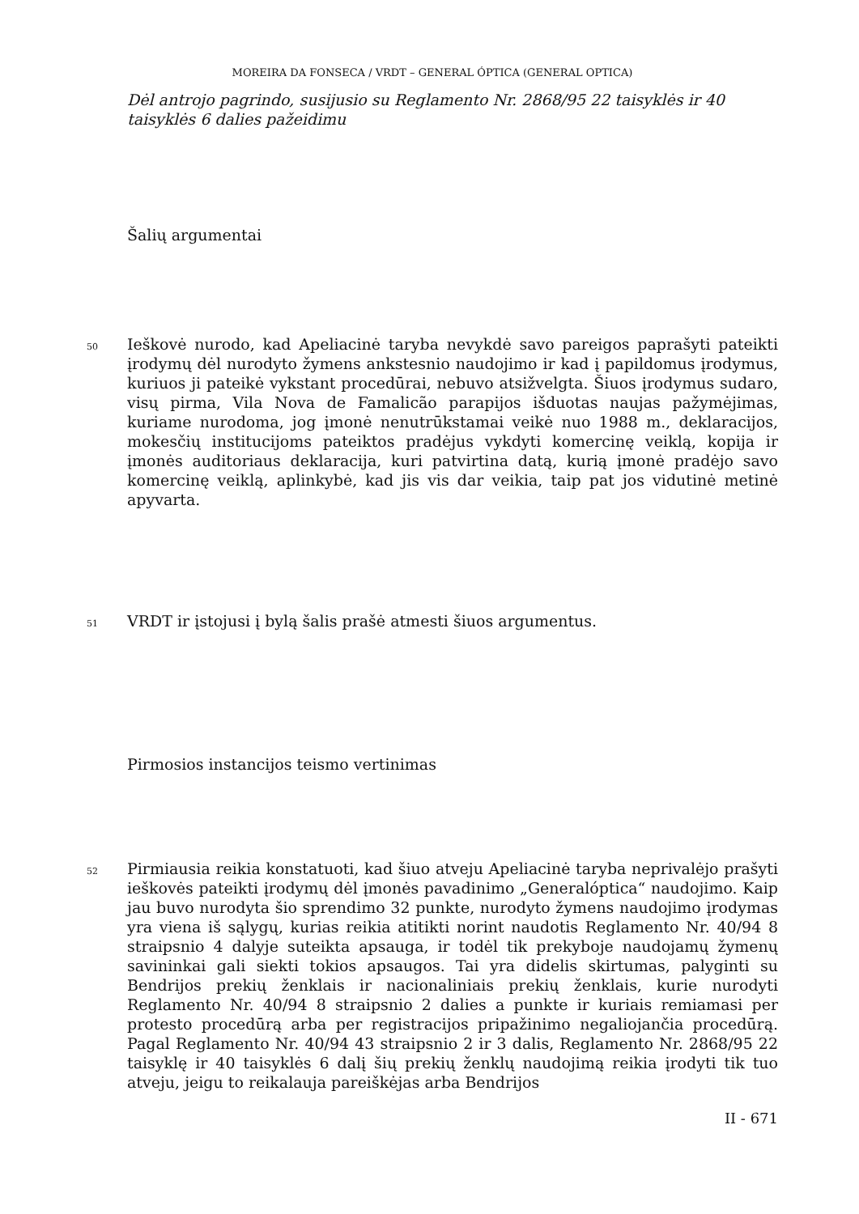MOREIRA DA FONSECA / VRDT – GENERAL ÓPTICA (GENERAL OPTICA)
Dėl antrojo pagrindo, susijusio su Reglamento Nr. 2868/95 22 taisyklės ir 40 taisyklės 6 dalies pažeidimu
Šalių argumentai
50
Ieškovė nurodo, kad Apeliacinė taryba nevykdė savo pareigos paprašyti pateikti įrodymų dėl nurodyto žymens ankstesnio naudojimo ir kad į papildomus įrodymus, kuriuos ji pateikė vykstant procedūrai, nebuvo atsižvelgta. Šiuos įrodymus sudaro, visų pirma, Vila Nova de Famalicão parapijos išduotas naujas pažymėjimas, kuriame nurodoma, jog įmonė nenutrūkstamai veikė nuo 1988 m., deklaracijos, mokesčių institucijoms pateiktos pradėjus vykdyti komercinę veiklą, kopija ir įmonės auditoriaus deklaracija, kuri patvirtina datą, kurią įmonė pradėjo savo komercinę veiklą, aplinkybė, kad jis vis dar veikia, taip pat jos vidutinė metinė apyvarta.
51
VRDT ir įstojusi į bylą šalis prašė atmesti šiuos argumentus.
Pirmosios instancijos teismo vertinimas
52
Pirmiausia reikia konstatuoti, kad šiuo atveju Apeliacinė taryba neprivalėjo prašyti ieškovės pateikti įrodymų dėl įmonės pavadinimo „Generalóptica“ naudojimo. Kaip jau buvo nurodyta šio sprendimo 32 punkte, nurodyto žymens naudojimo įrodymas yra viena iš sąlygų, kurias reikia atitikti norint naudotis Reglamento Nr. 40/94 8 straipsnio 4 dalyje suteikta apsauga, ir todėl tik prekyboje naudojamų žymenų savininkai gali siekti tokios apsaugos. Tai yra didelis skirtumas, palyginti su Bendrijos prekių ženklais ir nacionaliniais prekių ženklais, kurie nurodyti Reglamento Nr. 40/94 8 straipsnio 2 dalies a punkte ir kuriais remiamasi per protesto procedūrą arba per registracijos pripažinimo negaliojančia procedūrą. Pagal Reglamento Nr. 40/94 43 straipsnio 2 ir 3 dalis, Reglamento Nr. 2868/95 22 taisyklę ir 40 taisyklės 6 dalį šių prekių ženklų naudojimą reikia įrodyti tik tuo atveju, jeigu to reikalauja pareiškėjas arba Bendrijos
II - 671